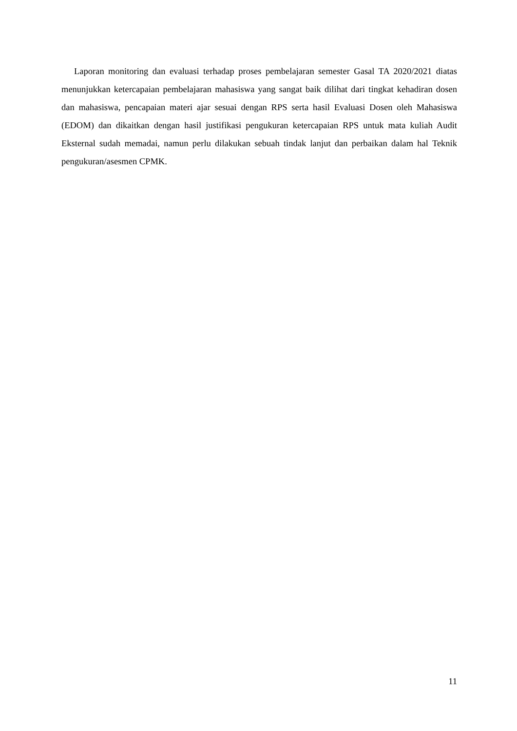Laporan monitoring dan evaluasi terhadap proses pembelajaran semester Gasal TA 2020/2021 diatas menunjukkan ketercapaian pembelajaran mahasiswa yang sangat baik dilihat dari tingkat kehadiran dosen dan mahasiswa, pencapaian materi ajar sesuai dengan RPS serta hasil Evaluasi Dosen oleh Mahasiswa (EDOM) dan dikaitkan dengan hasil justifikasi pengukuran ketercapaian RPS untuk mata kuliah Audit Eksternal sudah memadai, namun perlu dilakukan sebuah tindak lanjut dan perbaikan dalam hal Teknik pengukuran/asesmen CPMK.
11